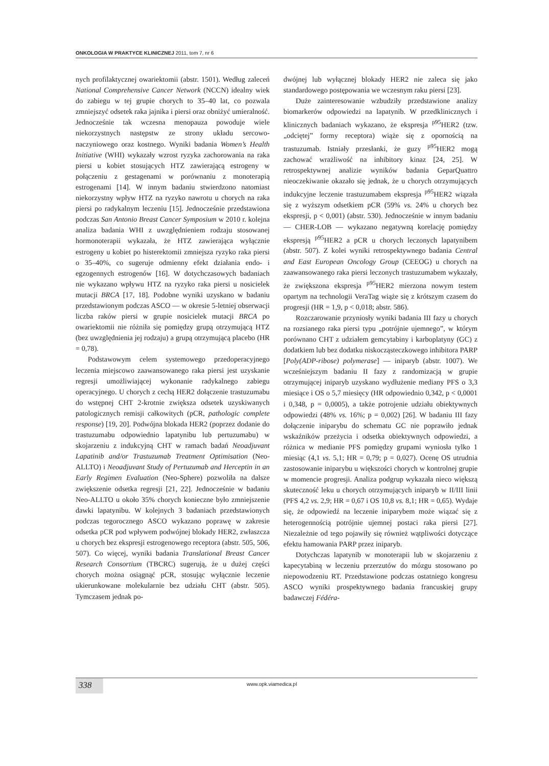ONKOLOGIA W PRAKTYCE KLINICZNEJ 2011, tom 7, nr 6
nych profilaktycznej owariektomii (abstr. 1501). Według zaleceń National Comprehensive Cancer Network (NCCN) idealny wiek do zabiegu w tej grupie chorych to 35–40 lat, co pozwala zmniejszyć odsetek raka jajnika i piersi oraz obniżyć umieralność. Jednocześnie tak wczesna menopauza powoduje wiele niekorzystnych następstw ze strony układu sercowo-naczyniowego oraz kostnego. Wyniki badania Women’s Health Initiative (WHI) wykazały wzrost ryzyka zachorowania na raka piersi u kobiet stosujących HTZ zawierającą estrogeny w połączeniu z gestagenami w porównaniu z monoterapią estrogenami [14]. W innym badaniu stwierdzono natomiast niekorzystny wpływ HTZ na ryzyko nawrotu u chorych na raka piersi po radykalnym leczeniu [15]. Jednocześnie przedstawiona podczas San Antonio Breast Cancer Symposium w 2010 r. kolejna analiza badania WHI z uwzględnieniem rodzaju stosowanej hormonoterapii wykazała, że HTZ zawierająca wyłącznie estrogeny u kobiet po histerektomii zmniejsza ryzyko raka piersi o 35–40%, co sugeruje odmienny efekt działania endo- i egzogennych estrogenów [16]. W dotychczasowych badaniach nie wykazano wpływu HTZ na ryzyko raka piersi u nosicielek mutacji BRCA [17, 18]. Podobne wyniki uzyskano w badaniu przedstawionym podczas ASCO — w okresie 5-letniej obserwacji liczba raków piersi w grupie nosicielek mutacji BRCA po owariektomii nie różniła się pomiędzy grupą otrzymującą HTZ (bez uwzględnienia jej rodzaju) a grupą otrzymującą placebo (HR = 0,78).
Podstawowym celem systemowego przedoperacyjnego leczenia miejscowo zaawansowanego raka piersi jest uzyskanie regresji umożliwiającej wykonanie radykalnego zabiegu operacyjnego. U chorych z cechą HER2 dołączenie trastuzumabu do wstępnej CHT 2-krotnie zwiększa odsetek uzyskiwanych patologicznych remisji całkowitych (pCR, pathologic complete response) [19, 20]. Podwójna blokada HER2 (poprzez dodanie do trastuzumabu odpowiednio lapatynibu lub pertuzumabu) w skojarzeniu z indukcyjną CHT w ramach badań Neoadjuvant Lapatinib and/or Trastuzumab Treatment Optimisation (Neo-ALLTO) i Neoadjuvant Study of Pertuzumab and Herceptin in an Early Regimen Evaluation (Neo-Sphere) pozwoliła na dalsze zwiększenie odsetka regresji [21, 22]. Jednocześnie w badaniu Neo-ALLTO u około 35% chorych konieczne było zmniejszenie dawki lapatynibu. W kolejnych 3 badaniach przedstawionych podczas tegorocznego ASCO wykazano poprawę w zakresie odsetka pCR pod wpływem podwójnej blokady HER2, zwłaszcza u chorych bez ekspresji estrogenowego receptora (abstr. 505, 506, 507). Co więcej, wyniki badania Translational Breast Cancer Research Consortium (TBCRC) sugerują, że u dużej części chorych można osiągnąć pCR, stosując wyłącznie leczenie ukierunkowane molekularnie bez udziału CHT (abstr. 505). Tymczasem jednak po-
dwójnej lub wyłącznej blokady HER2 nie zaleca się jako standardowego postępowania we wczesnym raku piersi [23].
Duże zainteresowanie wzbudziły przedstawione analizy biomarkerów odpowiedzi na lapatynib. W przedklinicznych i klinicznych badaniach wykazano, że ekspresja <sup>p95</sup>HER2 (tzw. „odciętej” formy receptora) wiąże się z opornością na trastuzumab. Istniały przesłanki, że guzy <sup>p95</sup>HER2 mogą zachować wrażliwość na inhibitory kinaz [24, 25]. W retrospektywnej analizie wyników badania GeparQuattro nieoczekiwanie okazało się jednak, że u chorych otrzymujących indukcyjne leczenie trastuzumabem ekspresja <sup>p95</sup>HER2 wiązała się z wyższym odsetkiem pCR (59% vs. 24% u chorych bez ekspresji, p < 0,001) (abstr. 530). Jednocześnie w innym badaniu — CHER-LOB — wykazano negatywną korelację pomiędzy ekspresją <sup>p95</sup>HER2 a pCR u chorych leczonych lapatynibem (abstr. 507). Z kolei wyniki retrospektywnego badania Central and East European Oncology Group (CEEOG) u chorych na zaawansowanego raka piersi leczonych trastuzumabem wykazały, że zwiększona ekspresja <sup>p95</sup>HER2 mierzona nowym testem opartym na technologii VeraTag wiąże się z krótszym czasem do progresji (HR = 1,9, p < 0,018; abstr. 586).
Rozczarowanie przyniosły wyniki badania III fazy u chorych na rozsianego raka piersi typu „potrójnie ujemnego”, w którym porównano CHT z udziałem gemcytabiny i karboplatyny (GC) z dodatkiem lub bez dodatku niskocząsteczkowego inhibitora PARP [Poly(ADP-ribose) polymerase] — iniparyb (abstr. 1007). We wcześniejszym badaniu II fazy z randomizacją w grupie otrzymującej iniparyb uzyskano wydłużenie mediany PFS o 3,3 miesiące i OS o 5,7 miesięcy (HR odpowiednio 0,342, p < 0,0001 i 0,348, p = 0,0005), a także potrojenie udziału obiektywnych odpowiedzi (48% vs. 16%; p = 0,002) [26]. W badaniu III fazy dołączenie iniparybu do schematu GC nie poprawiło jednak wskaźników przeżycia i odsetka obiektywnych odpowiedzi, a różnica w medianie PFS pomiędzy grupami wyniosła tylko 1 miesiąc (4,1 vs. 5,1; HR = 0,79; p = 0,027). Ocenę OS utrudnia zastosowanie iniparybu u większości chorych w kontrolnej grupie w momencie progresji. Analiza podgrup wykazała nieco większą skuteczność leku u chorych otrzymujących iniparyb w II/III linii (PFS 4,2 vs. 2,9; HR = 0,67 i OS 10,8 vs. 8,1; HR = 0,65). Wydaje się, że odpowiedź na leczenie iniparybem może wiązać się z heterogennością potrójnie ujemnej postaci raka piersi [27]. Niezależnie od tego pojawiły się również wątpliwości dotyczące efektu hamowania PARP przez iniparyb.
Dotychczas lapatynib w monoterapii lub w skojarzeniu z kapecytabiną w leczeniu przerzutów do mózgu stosowano po niepowodzeniu RT. Przedstawione podczas ostatniego kongresu ASCO wyniki prospektywnego badania francuskiej grupy badawczej Fédéra-
338 www.opk.viamedica.pl